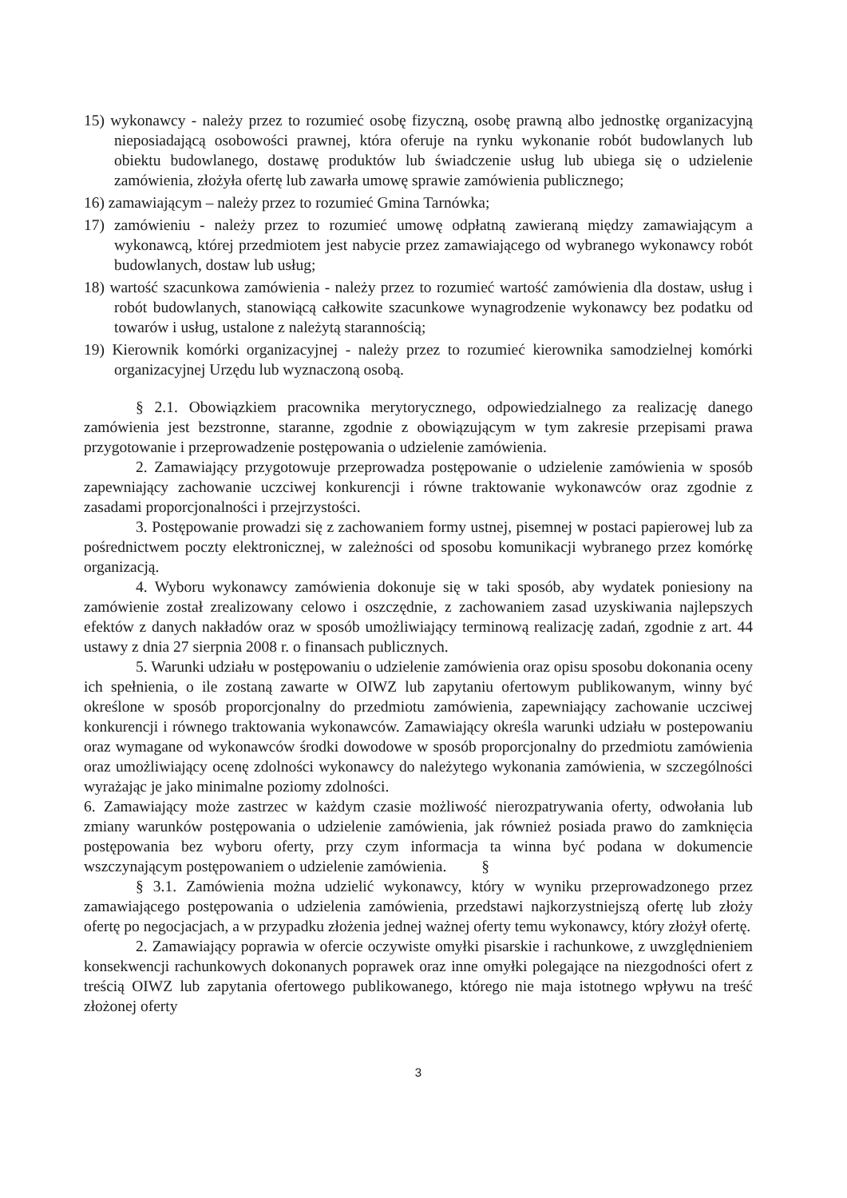15) wykonawcy - należy przez to rozumieć osobę fizyczną, osobę prawną albo jednostkę organizacyjną nieposiadającą osobowości prawnej, która oferuje na rynku wykonanie robót budowlanych lub obiektu budowlanego, dostawę produktów lub świadczenie usług lub ubiega się o udzielenie zamówienia, złożyła ofertę lub zawarła umowę sprawie zamówienia publicznego;
16) zamawiającym – należy przez to rozumieć Gmina Tarnówka;
17) zamówieniu - należy przez to rozumieć umowę odpłatną zawieraną między zamawiającym a wykonawcą, której przedmiotem jest nabycie przez zamawiającego od wybranego wykonawcy robót budowlanych, dostaw lub usług;
18) wartość szacunkowa zamówienia - należy przez to rozumieć wartość zamówienia dla dostaw, usług i robót budowlanych, stanowiącą całkowite szacunkowe wynagrodzenie wykonawcy bez podatku od towarów i usług, ustalone z należytą starannością;
19) Kierownik komórki organizacyjnej - należy przez to rozumieć kierownika samodzielnej komórki organizacyjnej Urzędu lub wyznaczoną osobą.
§ 2.1. Obowiązkiem pracownika merytorycznego, odpowiedzialnego za realizację danego zamówienia jest bezstronne, staranne, zgodnie z obowiązującym w tym zakresie przepisami prawa przygotowanie i przeprowadzenie postępowania o udzielenie zamówienia.
2. Zamawiający przygotowuje przeprowadza postępowanie o udzielenie zamówienia w sposób zapewniający zachowanie uczciwej konkurencji i równe traktowanie wykonawców oraz zgodnie z zasadami proporcjonalności i przejrzystości.
3. Postępowanie prowadzi się z zachowaniem formy ustnej, pisemnej w postaci papierowej lub za pośrednictwem poczty elektronicznej, w zależności od sposobu komunikacji wybranego przez komórkę organizacją.
4. Wyboru wykonawcy zamówienia dokonuje się w taki sposób, aby wydatek poniesiony na zamówienie został zrealizowany celowo i oszczędnie, z zachowaniem zasad uzyskiwania najlepszych efektów z danych nakładów oraz w sposób umożliwiający terminową realizację zadań, zgodnie z art. 44 ustawy z dnia 27 sierpnia 2008 r. o finansach publicznych.
5. Warunki udziału w postępowaniu o udzielenie zamówienia oraz opisu sposobu dokonania oceny ich spełnienia, o ile zostaną zawarte w OIWZ lub zapytaniu ofertowym publikowanym, winny być określone w sposób proporcjonalny do przedmiotu zamówienia, zapewniający zachowanie uczciwej konkurencji i równego traktowania wykonawców. Zamawiający określa warunki udziału w postepowaniu oraz wymagane od wykonawców środki dowodowe w sposób proporcjonalny do przedmiotu zamówienia oraz umożliwiający ocenę zdolności wykonawcy do należytego wykonania zamówienia, w szczególności wyrażając je jako minimalne poziomy zdolności.
6. Zamawiający może zastrzec w każdym czasie możliwość nierozpatrywania oferty, odwołania lub zmiany warunków postępowania o udzielenie zamówienia, jak również posiada prawo do zamknięcia postępowania bez wyboru oferty, przy czym informacja ta winna być podana w dokumencie wszczynającym postępowaniem o udzielenie zamówienia. §
§ 3.1. Zamówienia można udzielić wykonawcy, który w wyniku przeprowadzonego przez zamawiającego postępowania o udzielenia zamówienia, przedstawi najkorzystniejszą ofertę lub złoży ofertę po negocjacjach, a w przypadku złożenia jednej ważnej oferty temu wykonawcy, który złożył ofertę.
2. Zamawiający poprawia w ofercie oczywiste omyłki pisarskie i rachunkowe, z uwzględnieniem konsekwencji rachunkowych dokonanych poprawek oraz inne omyłki polegające na niezgodności ofert z treścią OIWZ lub zapytania ofertowego publikowanego, którego nie maja istotnego wpływu na treść złożonej oferty
3